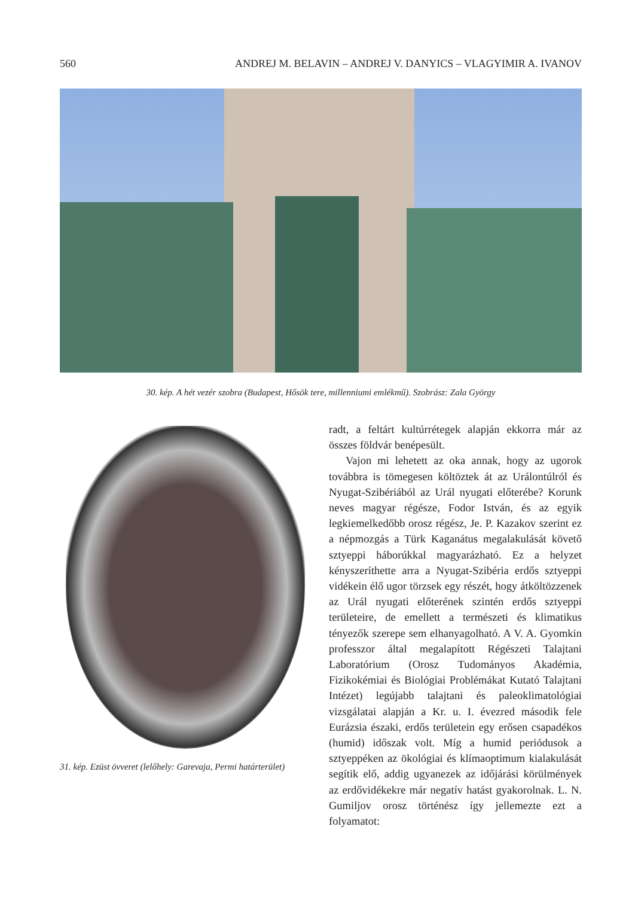560 ANDREJ M. BELAVIN – ANDREJ V. DANYICS – VLAGYIMIR A. IVANOV
30. kép. A hét vezér szobra (Budapest, Hősök tere, millenniumi emlékmű). Szobrász: Zala György
31. kép. Ezüst övveret (lelőhely: Garevaja, Permi határterület)
radt, a feltárt kultúrrétegek alapján ekkorra már az összes földvár benépesült.
Vajon mi lehetett az oka annak, hogy az ugorok továbbra is tömegesen költöztek át az Urálontúlról és Nyugat-Szibériából az Urál nyugati előterébe? Korunk neves magyar régésze, Fodor István, és az egyik legkiemelkedőbb orosz régész, Je. P. Kazakov szerint ez a népmozgás a Türk Kaganátus megalakulását követő sztyeppi háborúkkal magyarázható. Ez a helyzet kényszeríthette arra a Nyugat-Szibéria erdős sztyeppi vidékein élő ugor törzsek egy részét, hogy átköltözzenek az Urál nyugati előterének szintén erdős sztyeppi területeire, de emellett a természeti és klimatikus tényezők szerepe sem elhanyagolható. A V. A. Gyomkin professzor által megalapított Régészeti Talajtani Laboratórium (Orosz Tudományos Akadémia, Fizikokémiai és Biológiai Problémákat Kutató Talajtani Intézet) legújabb talajtani és paleoklimatológiai vizsgálatai alapján a Kr. u. I. évezred második fele Eurázsia északi, erdős területein egy erősen csapadékos (humid) időszak volt. Míg a humid periódusok a sztyeppéken az ökológiai és klímaoptimum kialakulását segítik elő, addig ugyanezek az időjárási körülmények az erdővidékekre már negatív hatást gyakorolnak. L. N. Gumiljov orosz történész így jellemezte ezt a folyamatot: